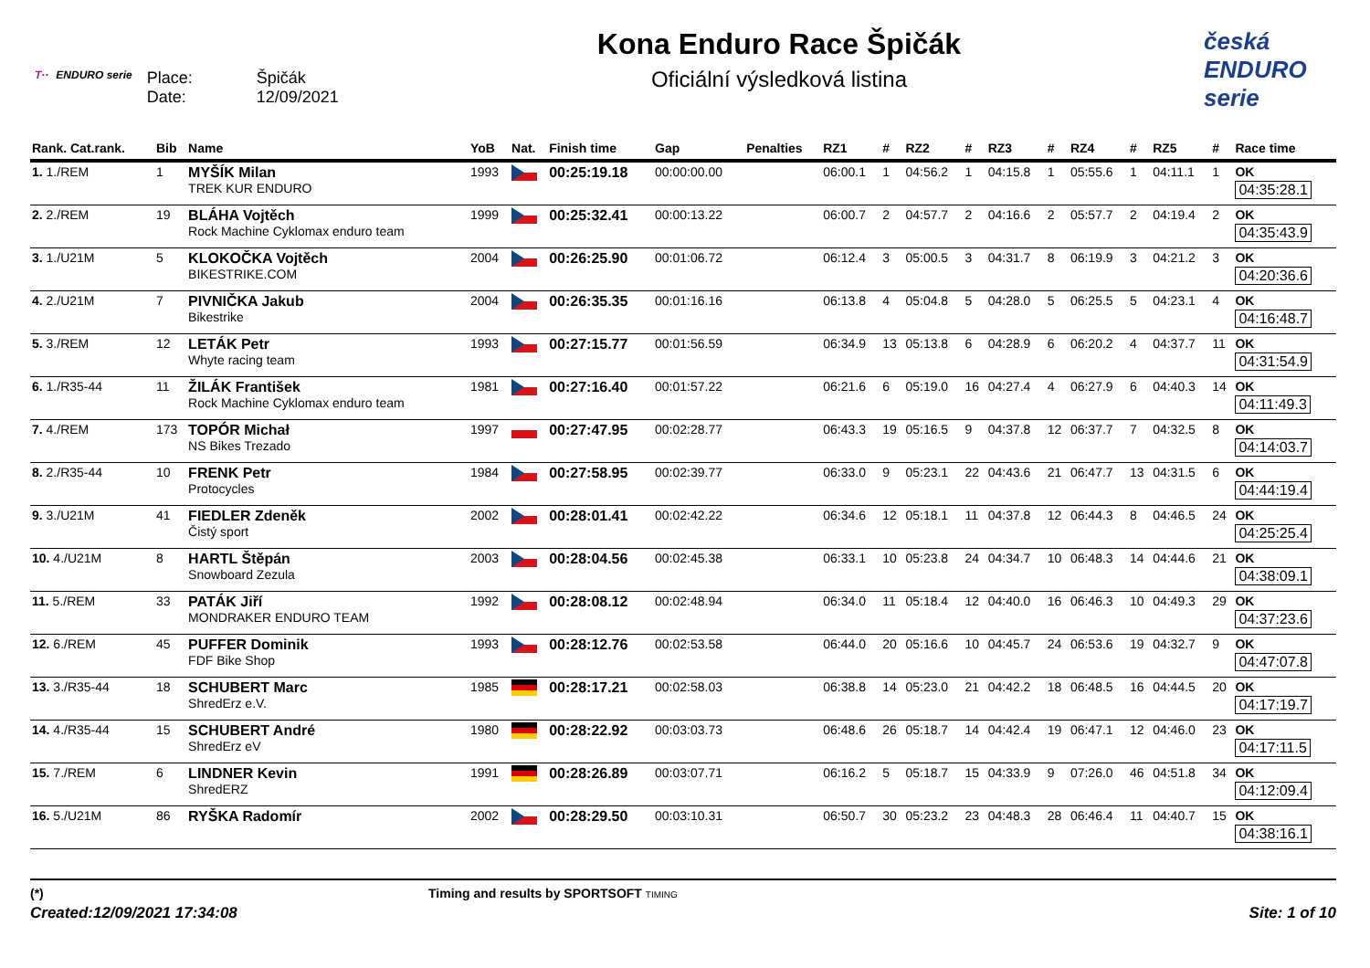T·· ENDURO serie
Place:
Date:
Špičák
12/09/2021
Kona Enduro Race Špičák
Oficiální výsledková listina
česká ENDURO serie
| Rank. Cat.rank. | Bib | Name | YoB | Nat. | Finish time | Gap | Penalties | RZ1 | # | RZ2 | # | RZ3 | # | RZ4 | # | RZ5 | # | Race time |
| --- | --- | --- | --- | --- | --- | --- | --- | --- | --- | --- | --- | --- | --- | --- | --- | --- | --- | --- |
| 1. 1./REM | 1 | MYŠÍK Milan TREK KUR ENDURO | 1993 | | 00:25:19.18 | 00:00:00.00 | | 06:00.1 | 1 | 04:56.2 | 1 | 04:15.8 | 1 | 05:55.6 | 1 | 04:11.1 | 1 | OK 04:35:28.1 |
| 2. 2./REM | 19 | BLÁHA Vojtěch Rock Machine Cyklomax enduro team | 1999 | | 00:25:32.41 | 00:00:13.22 | | 06:00.7 | 2 | 04:57.7 | 2 | 04:16.6 | 2 | 05:57.7 | 2 | 04:19.4 | 2 | OK 04:35:43.9 |
| 3. 1./U21M | 5 | KLOKOČKA Vojtěch BIKESTRIKE.COM | 2004 | | 00:26:25.90 | 00:01:06.72 | | 06:12.4 | 3 | 05:00.5 | 3 | 04:31.7 | 8 | 06:19.9 | 3 | 04:21.2 | 3 | OK 04:20:36.6 |
| 4. 2./U21M | 7 | PIVNIČKA Jakub Bikestrike | 2004 | | 00:26:35.35 | 00:01:16.16 | | 06:13.8 | 4 | 05:04.8 | 5 | 04:28.0 | 5 | 06:25.5 | 5 | 04:23.1 | 4 | OK 04:16:48.7 |
| 5. 3./REM | 12 | LETÁK Petr Whyte racing team | 1993 | | 00:27:15.77 | 00:01:56.59 | | 06:34.9 | 13 | 05:13.8 | 6 | 04:28.9 | 6 | 06:20.2 | 4 | 04:37.7 | 11 | OK 04:31:54.9 |
| 6. 1./R35-44 | 11 | ŽILÁK František Rock Machine Cyklomax enduro team | 1981 | | 00:27:16.40 | 00:01:57.22 | | 06:21.6 | 6 | 05:19.0 | 16 | 04:27.4 | 4 | 06:27.9 | 6 | 04:40.3 | 14 | OK 04:11:49.3 |
| 7. 4./REM | 173 | TOPÓR Michał NS Bikes Trezado | 1997 | | 00:27:47.95 | 00:02:28.77 | | 06:43.3 | 19 | 05:16.5 | 9 | 04:37.8 | 12 | 06:37.7 | 7 | 04:32.5 | 8 | OK 04:14:03.7 |
| 8. 2./R35-44 | 10 | FRENK Petr Protocycles | 1984 | | 00:27:58.95 | 00:02:39.77 | | 06:33.0 | 9 | 05:23.1 | 22 | 04:43.6 | 21 | 06:47.7 | 13 | 04:31.5 | 6 | OK 04:44:19.4 |
| 9. 3./U21M | 41 | FIEDLER Zdeněk Čistý sport | 2002 | | 00:28:01.41 | 00:02:42.22 | | 06:34.6 | 12 | 05:18.1 | 11 | 04:37.8 | 12 | 06:44.3 | 8 | 04:46.5 | 24 | OK 04:25:25.4 |
| 10. 4./U21M | 8 | HARTL Štěpán Snowboard Zezula | 2003 | | 00:28:04.56 | 00:02:45.38 | | 06:33.1 | 10 | 05:23.8 | 24 | 04:34.7 | 10 | 06:48.3 | 14 | 04:44.6 | 21 | OK 04:38:09.1 |
| 11. 5./REM | 33 | PATÁK Jiří MONDRAKER ENDURO TEAM | 1992 | | 00:28:08.12 | 00:02:48.94 | | 06:34.0 | 11 | 05:18.4 | 12 | 04:40.0 | 16 | 06:46.3 | 10 | 04:49.3 | 29 | OK 04:37:23.6 |
| 12. 6./REM | 45 | PUFFER Dominik FDF Bike Shop | 1993 | | 00:28:12.76 | 00:02:53.58 | | 06:44.0 | 20 | 05:16.6 | 10 | 04:45.7 | 24 | 06:53.6 | 19 | 04:32.7 | 9 | OK 04:47:07.8 |
| 13. 3./R35-44 | 18 | SCHUBERT Marc ShredErz e.V. | 1985 | | 00:28:17.21 | 00:02:58.03 | | 06:38.8 | 14 | 05:23.0 | 21 | 04:42.2 | 18 | 06:48.5 | 16 | 04:44.5 | 20 | OK 04:17:19.7 |
| 14. 4./R35-44 | 15 | SCHUBERT André ShredErz eV | 1980 | | 00:28:22.92 | 00:03:03.73 | | 06:48.6 | 26 | 05:18.7 | 14 | 04:42.4 | 19 | 06:47.1 | 12 | 04:46.0 | 23 | OK 04:17:11.5 |
| 15. 7./REM | 6 | LINDNER Kevin ShredERZ | 1991 | | 00:28:26.89 | 00:03:07.71 | | 06:16.2 | 5 | 05:18.7 | 15 | 04:33.9 | 9 | 07:26.0 | 46 | 04:51.8 | 34 | OK 04:12:09.4 |
| 16. 5./U21M | 86 | RYŠKA Radomír | 2002 | | 00:28:29.50 | 00:03:10.31 | | 06:50.7 | 30 | 05:23.2 | 23 | 04:48.3 | 28 | 06:46.4 | 11 | 04:40.7 | 15 | OK 04:38:16.1 |
(*) Timing and results by SPORTSOFT TIMING
Created:12/09/2021 17:34:08 Site: 1 of 10